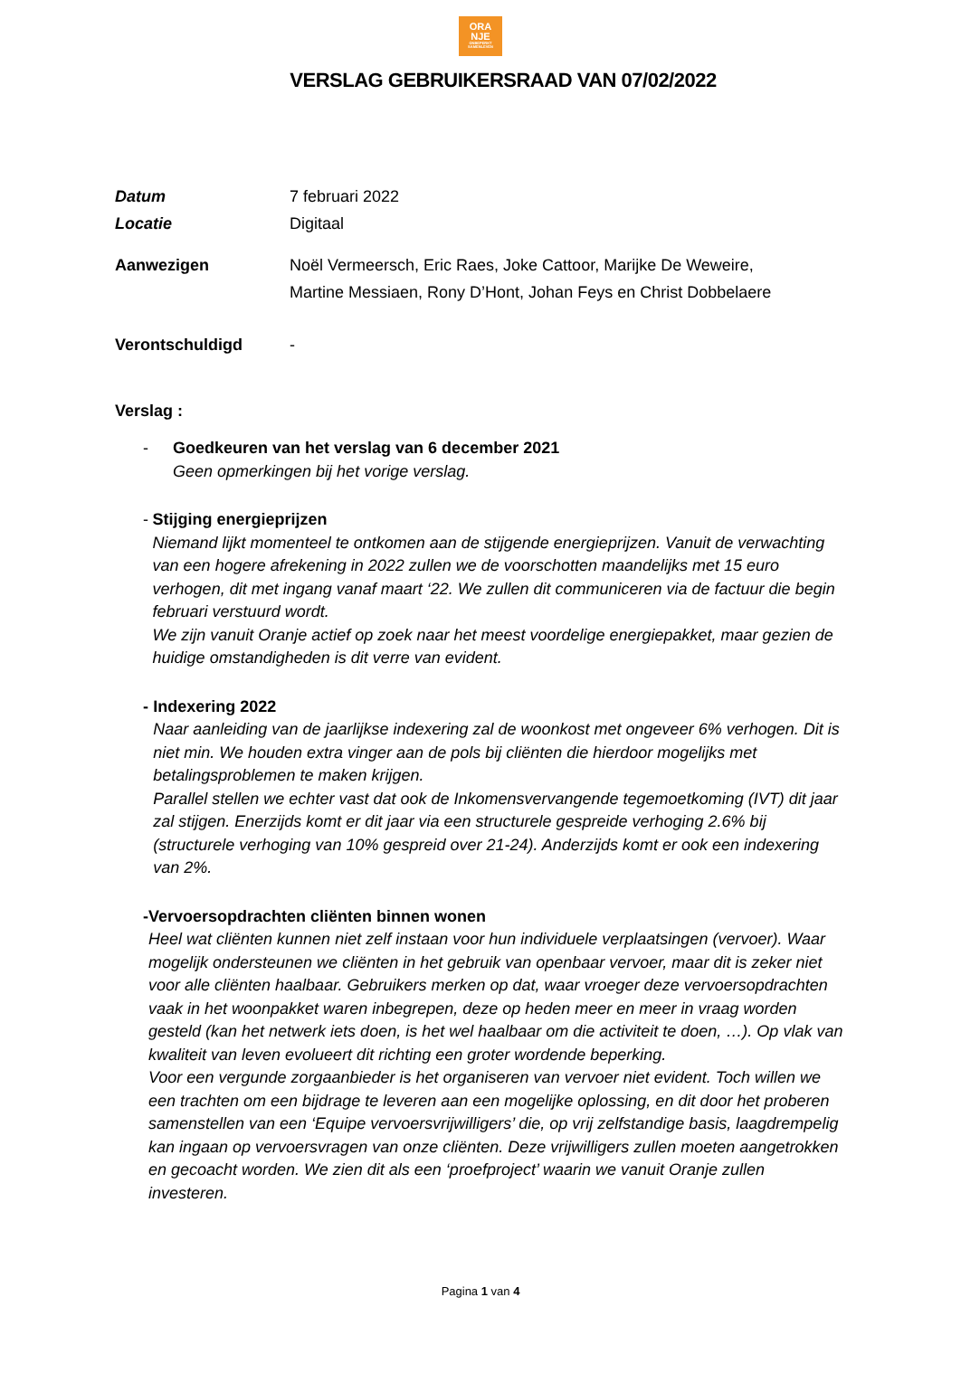ORA
NJE
ONBEPERKT SAMENLEVEN
VERSLAG GEBRUIKERSRAAD VAN 07/02/2022
Datum 7 februari 2022
Locatie Digitaal
Aanwezigen Noël Vermeersch, Eric Raes, Joke Cattoor, Marijke De Weweire,
Martine Messiaen, Rony D’Hont, Johan Feys en Christ Dobbelaere
Verontschuldigd -
Verslag :
- Goedkeuren van het verslag van 6 december 2021
Geen opmerkingen bij het vorige verslag.
- Stijging energieprijzen
Niemand lijkt momenteel te ontkomen aan de stijgende energieprijzen. Vanuit de verwachting van een hogere afrekening in 2022 zullen we de voorschotten maandelijks met 15 euro verhogen, dit met ingang vanaf maart ‘22. We zullen dit communiceren via de factuur die begin februari verstuurd wordt.
We zijn vanuit Oranje actief op zoek naar het meest voordelige energiepakket, maar gezien de huidige omstandigheden is dit verre van evident.
- Indexering 2022
Naar aanleiding van de jaarlijkse indexering zal de woonkost met ongeveer 6% verhogen. Dit is niet min. We houden extra vinger aan de pols bij cliënten die hierdoor mogelijks met betalingsproblemen te maken krijgen.
Parallel stellen we echter vast dat ook de Inkomensvervangende tegemoetkoming (IVT) dit jaar zal stijgen. Enerzijds komt er dit jaar via een structurele gespreide verhoging 2.6% bij (structurele verhoging van 10% gespreid over 21-24). Anderzijds komt er ook een indexering van 2%.
- Vervoersopdrachten cliënten binnen wonen
Heel wat cliënten kunnen niet zelf instaan voor hun individuele verplaatsingen (vervoer). Waar mogelijk ondersteunen we cliënten in het gebruik van openbaar vervoer, maar dit is zeker niet voor alle cliënten haalbaar. Gebruikers merken op dat, waar vroeger deze vervoersopdrachten vaak in het woonpakket waren inbegrepen, deze op heden meer en meer in vraag worden gesteld (kan het netwerk iets doen, is het wel haalbaar om die activiteit te doen, …). Op vlak van kwaliteit van leven evolueert dit richting een groter wordende beperking.
Voor een vergunde zorgaanbieder is het organiseren van vervoer niet evident. Toch willen we een trachten om een bijdrage te leveren aan een mogelijke oplossing, en dit door het proberen samenstellen van een ‘Equipe vervoersvrijwilligers’ die, op vrij zelfstandige basis, laagdrempelig kan ingaan op vervoersvragen van onze cliënten. Deze vrijwilligers zullen moeten aangetrokken en gecoacht worden. We zien dit als een ‘proefproject’ waarin we vanuit Oranje zullen investeren.
Pagina 1 van 4